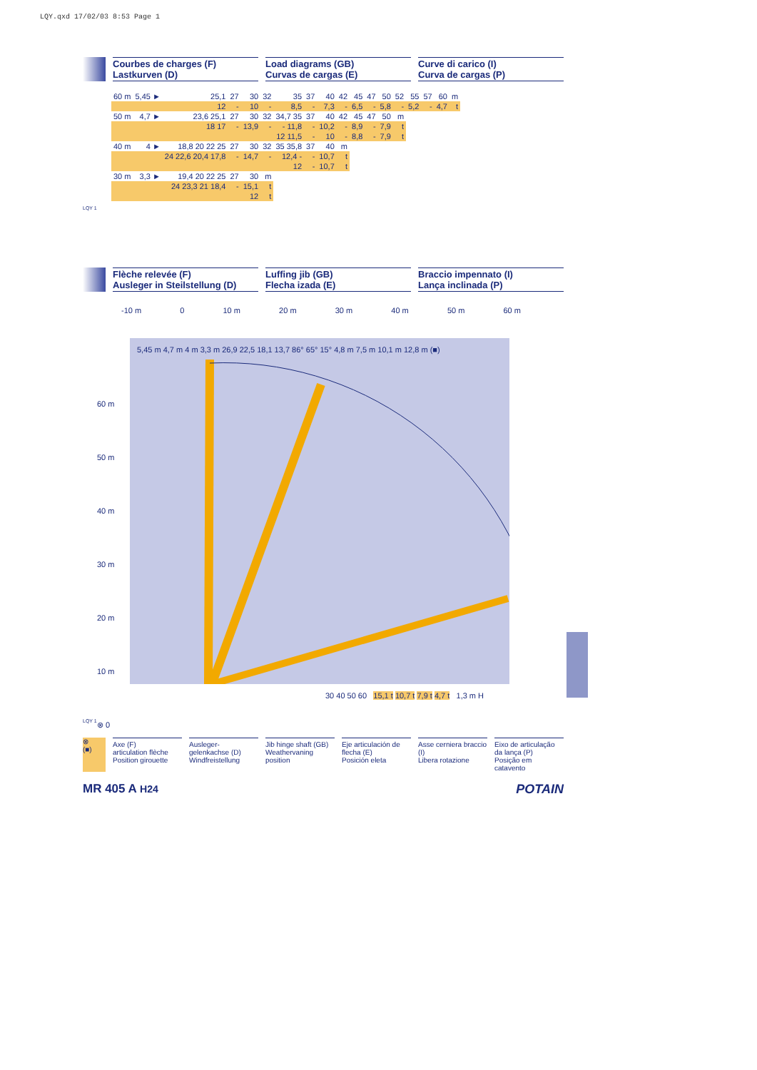LQY.qxd 17/02/03 8:53 Page 1
Courbes de charges (F)
Lastkurven (D)
Load diagrams (GB)
Curvas de cargas (E)
Curve di carico (I)
Curva de cargas (P)
| 60 m | 5,45 ► | 25,1 | 27 | 30 | 32 | 35 | 37 | 40 | 42 | 45 | 47 | 50 | 52 | 55 | 57 | 60 | m |
| | | 12 | - | 10 | - | 8,5 | - | 7,3 | - | 6,5 | - | 5,8 | - | 5,2 | - | 4,7 | t |
| 50 m | 4,7 ► | 23,6 25,1 | 27 | 30 | 32 | 34,7 35 | 37 | 40 | 42 | 45 | 47 | 50 | m | | | | |
| | | 18 17 | - | 13,9 | - | - 11,8 | - | 10,2 | - | 8,9 | - | 7,9 | t | | | | |
| | | | | | | 12 11,5 | - | 10 | - | 8,8 | - | 7,9 | t | | | | |
| 40 m | 4 ► | 18,8 20 22 25 | 27 | 30 | 32 | 35 35,8 | 37 | 40 | m | | | | | | | | |
| | | 24 22,6 20,4 17,8 | - | 14,7 | - | 12,4 - | - | 10,7 | t | | | | | | | | |
| | | | | | | 12 | - | 10,7 | t | | | | | | | | |
| 30 m | 3,3 ► | 19,4 20 22 25 | 27 | 30 | m | | | | | | | | | | | | |
| | | 24 23,3 21 18,4 | - | 15,1 | t | | | | | | | | | | | | |
| | | | | 12 | t | | | | | | | | | | | | |
LQY 1
Flèche relevée (F)
Ausleger in Steilstellung (D)
Luffing jib (GB)
Flecha izada (E)
Braccio impennato (I)
Lança inclinada (P)
-10 m 0 10 m 20 m 30 m 40 m 50 m 60 m
5,45 m 4,7 m 4 m 3,3 m 26,9 22,5 18,1 13,7 86° 65° 15° 4,8 m 7,5 m 10,1 m 12,8 m (■)
60 m
50 m
40 m
30 m
20 m
10 m
⊗ 0
30 40 50 60 15,1 t 10,7 t 7,9 t 4,7 t 1,3 m H
LQY 1
⊗
(■)
Axe (F)
articulation flèche
Position girouette
Ausleger-
gelenkachse (D)
Windfreistellung
Jib hinge shaft (GB)
Weathervaning position
Eje articulación de flecha (E)
Posición eleta
Asse cerniera braccio (I)
Libera rotazione
Eixo de articulação da lança (P)
Posição em catavento
MR 405 A H24 POTAIN